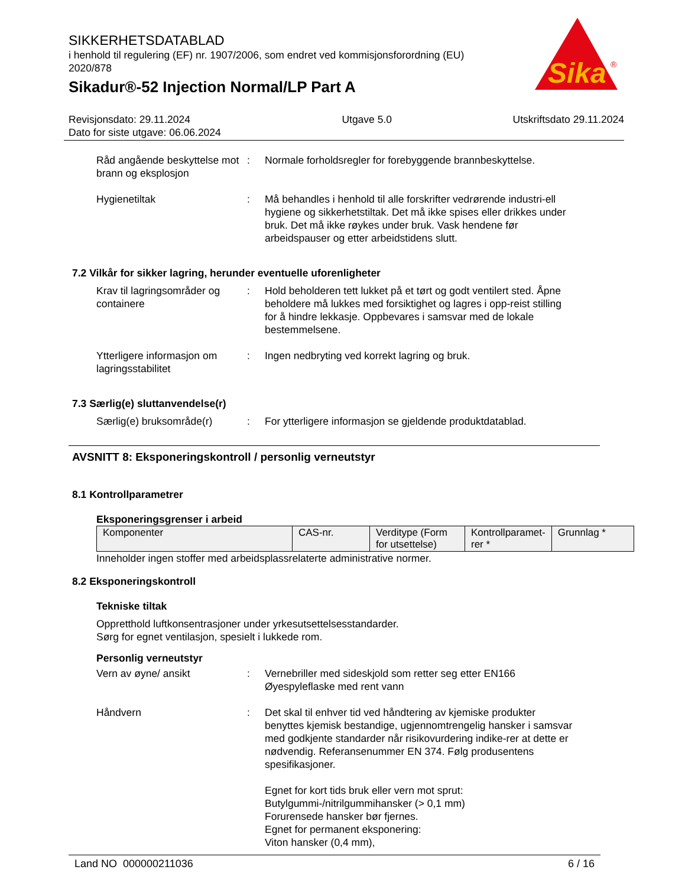Sika
®
SIKKERHETSDATABLAD
i henhold til regulering (EF) nr. 1907/2006, som endret ved kommisjonsforordning (EU) 2020/878
Sikadur®-52 Injection Normal/LP Part A
Revisjonsdato: 29.11.2024
Dato for siste utgave: 06.06.2024
Utgave 5.0 Utskriftsdato 29.11.2024
Råd angående beskyttelse mot brann og eksplosjon
: Normale forholdsregler for forebyggende brannbeskyttelse.
Hygienetiltak : Må behandles i henhold til alle forskrifter vedrørende industri-ell hygiene og sikkerhetstiltak. Det må ikke spises eller drikkes under bruk. Det må ikke røykes under bruk. Vask hendene før arbeidspauser og etter arbeidstidens slutt.
7.2 Vilkår for sikker lagring, herunder eventuelle uforenligheter
Krav til lagringsområder og containere
: Hold beholderen tett lukket på et tørt og godt ventilert sted. Åpne beholdere må lukkes med forsiktighet og lagres i opp-reist stilling for å hindre lekkasje. Oppbevares i samsvar med de lokale bestemmelsene.
Ytterligere informasjon om lagringsstabilitet
: Ingen nedbryting ved korrekt lagring og bruk.
7.3 Særlig(e) sluttanvendelse(r)
Særlig(e) bruksområde(r) : For ytterligere informasjon se gjeldende produktdatablad.
AVSNITT 8: Eksponeringskontroll / personlig verneutstyr
8.1 Kontrollparametrer
Eksponeringsgrenser i arbeid
| Komponenter | CAS-nr. | Verditype (Form for utsettelse) | Kontrollparamet-rer * | Grunnlag * |
| --- | --- | --- | --- | --- |
Inneholder ingen stoffer med arbeidsplassrelaterte administrative normer.
8.2 Eksponeringskontroll
Tekniske tiltak
Oppretthold luftkonsentrasjoner under yrkesutsettelsesstandarder.
Sørg for egnet ventilasjon, spesielt i lukkede rom.
Personlig verneutstyr
Vern av øyne/ ansikt : Vernebriller med sideskjold som retter seg etter EN166
Øyespyleflaske med rent vann
Håndvern : Det skal til enhver tid ved håndtering av kjemiske produkter benyttes kjemisk bestandige, ugjennomtrengelig hansker i samsvar med godkjente standarder når risikovurdering indike-rer at dette er nødvendig. Referansenummer EN 374. Følg produsentens spesifikasjoner.
Egnet for kort tids bruk eller vern mot sprut:
Butylgummi-/nitrilgummihansker (> 0,1 mm)
Forurensede hansker bør fjernes.
Egnet for permanent eksponering:
Viton hansker (0,4 mm),
Land NO 000000211036 6 / 16